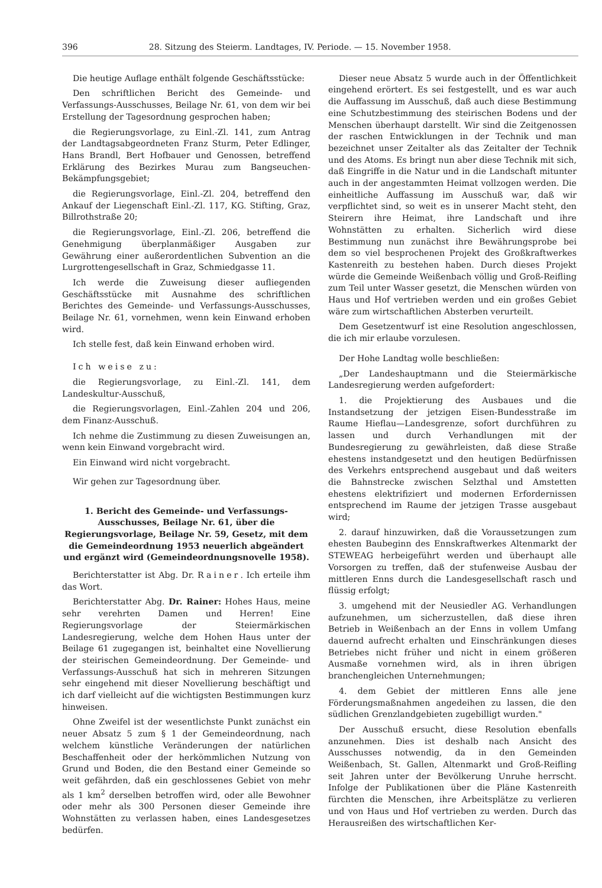396 28. Sitzung des Steierm. Landtages, IV. Periode. — 15. November 1958.
Die heutige Auflage enthält folgende Geschäftsstücke:
Den schriftlichen Bericht des Gemeinde- und Verfassungs-Ausschusses, Beilage Nr. 61, von dem wir bei Erstellung der Tagesordnung gesprochen haben;
die Regierungsvorlage, zu Einl.-Zl. 141, zum Antrag der Landtagsabgeordneten Franz Sturm, Peter Edlinger, Hans Brandl, Bert Hofbauer und Genossen, betreffend Erklärung des Bezirkes Murau zum Bangseuchen-Bekämpfungsgebiet;
die Regierungsvorlage, Einl.-Zl. 204, betreffend den Ankauf der Liegenschaft Einl.-Zl. 117, KG. Stifting, Graz, Billrothstraße 20;
die Regierungsvorlage, Einl.-Zl. 206, betreffend die Genehmigung überplanmäßiger Ausgaben zur Gewährung einer außerordentlichen Subvention an die Lurgrottengesellschaft in Graz, Schmiedgasse 11.
Ich werde die Zuweisung dieser aufliegenden Geschäftsstücke mit Ausnahme des schriftlichen Berichtes des Gemeinde- und Verfassungs-Ausschusses, Beilage Nr. 61, vornehmen, wenn kein Einwand erhoben wird.
Ich stelle fest, daß kein Einwand erhoben wird.
Ich weise zu:
die Regierungsvorlage, zu Einl.-Zl. 141, dem Landeskultur-Ausschuß,
die Regierungsvorlagen, Einl.-Zahlen 204 und 206, dem Finanz-Ausschuß.
Ich nehme die Zustimmung zu diesen Zuweisungen an, wenn kein Einwand vorgebracht wird.
Ein Einwand wird nicht vorgebracht.
Wir gehen zur Tagesordnung über.
1. Bericht des Gemeinde- und Verfassungs-Ausschusses, Beilage Nr. 61, über die Regierungsvorlage, Beilage Nr. 59, Gesetz, mit dem die Gemeindeordnung 1953 neuerlich abgeändert und ergänzt wird (Gemeindeordnungsnovelle 1958).
Berichterstatter ist Abg. Dr. Rainer. Ich erteile ihm das Wort.
Berichterstatter Abg. Dr. Rainer: Hohes Haus, meine sehr verehrten Damen und Herren! Eine Regierungsvorlage der Steiermärkischen Landesregierung, welche dem Hohen Haus unter der Beilage 61 zugegangen ist, beinhaltet eine Novellierung der steirischen Gemeindeordnung. Der Gemeinde- und Verfassungs-Ausschuß hat sich in mehreren Sitzungen sehr eingehend mit dieser Novellierung beschäftigt und ich darf vielleicht auf die wichtigsten Bestimmungen kurz hinweisen.
Ohne Zweifel ist der wesentlichste Punkt zunächst ein neuer Absatz 5 zum § 1 der Gemeindeordnung, nach welchem künstliche Veränderungen der natürlichen Beschaffenheit oder der herkömmlichen Nutzung von Grund und Boden, die den Bestand einer Gemeinde so weit gefährden, daß ein geschlossenes Gebiet von mehr als 1 km<sup>2</sup> derselben betroffen wird, oder alle Bewohner oder mehr als 300 Personen dieser Gemeinde ihre Wohnstätten zu verlassen haben, eines Landesgesetzes bedürfen.
Dieser neue Absatz 5 wurde auch in der Öffentlichkeit eingehend erörtert. Es sei festgestellt, und es war auch die Auffassung im Ausschuß, daß auch diese Bestimmung eine Schutzbestimmung des steirischen Bodens und der Menschen überhaupt darstellt. Wir sind die Zeitgenossen der raschen Entwicklungen in der Technik und man bezeichnet unser Zeitalter als das Zeitalter der Technik und des Atoms. Es bringt nun aber diese Technik mit sich, daß Eingriffe in die Natur und in die Landschaft mitunter auch in der angestammten Heimat vollzogen werden. Die einheitliche Auffassung im Ausschuß war, daß wir verpflichtet sind, so weit es in unserer Macht steht, den Steirern ihre Heimat, ihre Landschaft und ihre Wohnstätten zu erhalten. Sicherlich wird diese Bestimmung nun zunächst ihre Bewährungsprobe bei dem so viel besprochenen Projekt des Großkraftwerkes Kastenreith zu bestehen haben. Durch dieses Projekt würde die Gemeinde Weißenbach völlig und Groß-Reifling zum Teil unter Wasser gesetzt, die Menschen würden von Haus und Hof vertrieben werden und ein großes Gebiet wäre zum wirtschaftlichen Absterben verurteilt.
Dem Gesetzentwurf ist eine Resolution angeschlossen, die ich mir erlaube vorzulesen.
Der Hohe Landtag wolle beschließen:
„Der Landeshauptmann und die Steiermärkische Landesregierung werden aufgefordert:
1. die Projektierung des Ausbaues und die Instandsetzung der jetzigen Eisen-Bundesstraße im Raume Hieflau—Landesgrenze, sofort durchführen zu lassen und durch Verhandlungen mit der Bundesregierung zu gewährleisten, daß diese Straße ehestens instandgesetzt und den heutigen Bedürfnissen des Verkehrs entsprechend ausgebaut und daß weiters die Bahnstrecke zwischen Selzthal und Amstetten ehestens elektrifiziert und modernen Erfordernissen entsprechend im Raume der jetzigen Trasse ausgebaut wird;
2. darauf hinzuwirken, daß die Voraussetzungen zum ehesten Baubeginn des Ennskraftwerkes Altenmarkt der STEWEAG herbeigeführt werden und überhaupt alle Vorsorgen zu treffen, daß der stufenweise Ausbau der mittleren Enns durch die Landesgesellschaft rasch und flüssig erfolgt;
3. umgehend mit der Neusiedler AG. Verhandlungen aufzunehmen, um sicherzustellen, daß diese ihren Betrieb in Weißenbach an der Enns in vollem Umfang dauernd aufrecht erhalten und Einschränkungen dieses Betriebes nicht früher und nicht in einem größeren Ausmaße vornehmen wird, als in ihren übrigen branchengleichen Unternehmungen;
4. dem Gebiet der mittleren Enns alle jene Förderungsmaßnahmen angedeihen zu lassen, die den südlichen Grenzlandgebieten zugebilligt wurden."
Der Ausschuß ersucht, diese Resolution ebenfalls anzunehmen. Dies ist deshalb nach Ansicht des Ausschusses notwendig, da in den Gemeinden Weißenbach, St. Gallen, Altenmarkt und Groß-Reifling seit Jahren unter der Bevölkerung Unruhe herrscht. Infolge der Publikationen über die Pläne Kastenreith fürchten die Menschen, ihre Arbeitsplätze zu verlieren und von Haus und Hof vertrieben zu werden. Durch das Herausreißen des wirtschaftlichen Ker-